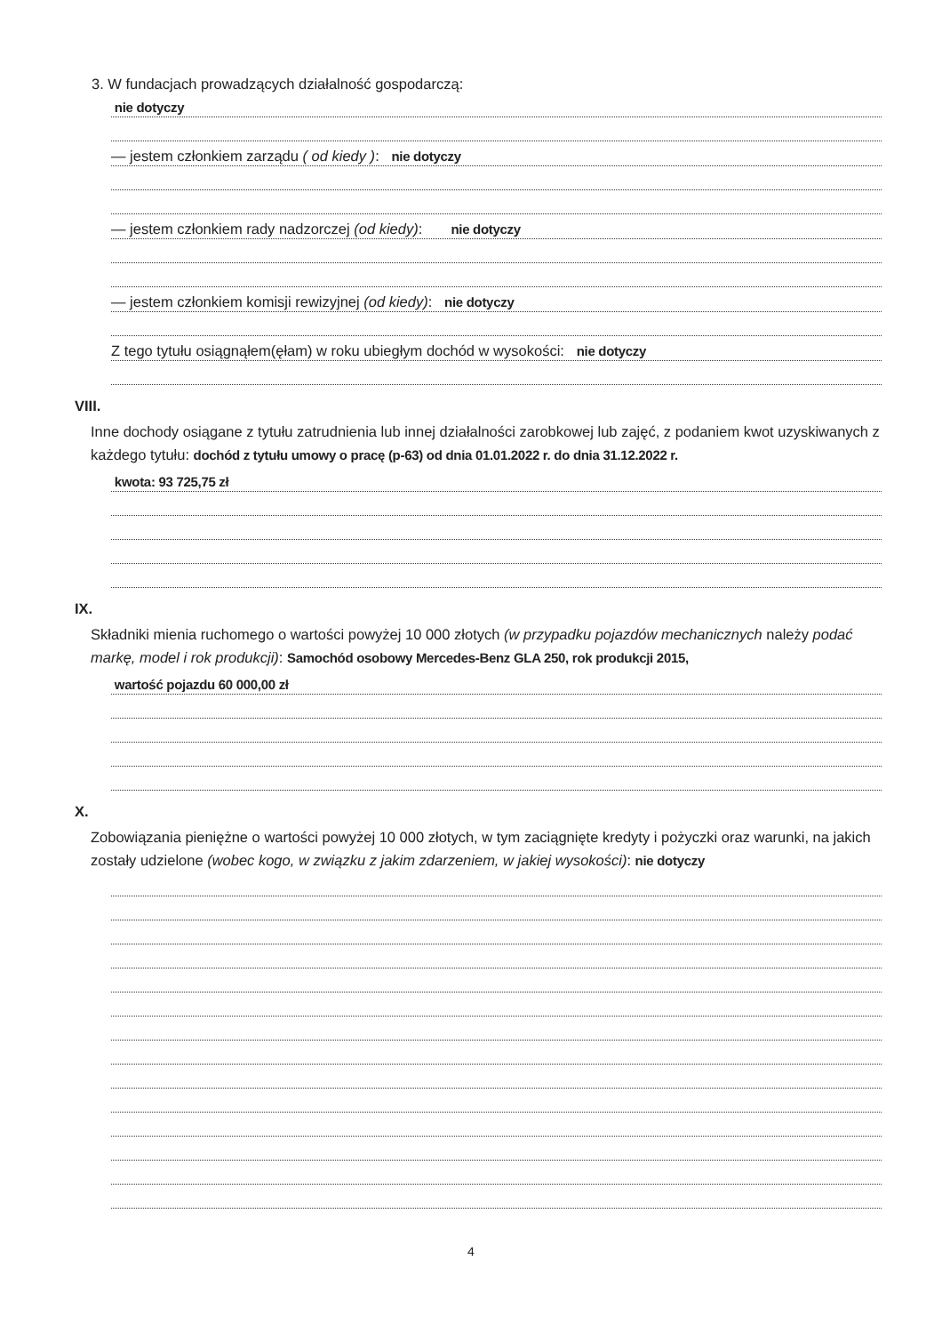3. W fundacjach prowadzących działalność gospodarczą:
nie dotyczy
— jestem członkiem zarządu ( od kiedy ): nie dotyczy
— jestem członkiem rady nadzorczej (od kiedy): nie dotyczy
— jestem członkiem komisji rewizyjnej (od kiedy): nie dotyczy
Z tego tytułu osiągnąłem(ęłam) w roku ubiegłym dochód w wysokości: nie dotyczy
VIII.
Inne dochody osiągane z tytułu zatrudnienia lub innej działalności zarobkowej lub zajęć, z podaniem kwot uzyskiwanych z każdego tytułu: dochód z tytułu umowy o pracę (p-63) od dnia 01.01.2022 r. do dnia 31.12.2022 r.
kwota: 93 725,75 zł
IX.
Składniki mienia ruchomego o wartości powyżej 10 000 złotych (w przypadku pojazdów mechanicznych należy podać markę, model i rok produkcji): Samochód osobowy Mercedes-Benz GLA 250, rok produkcji 2015,
wartość pojazdu 60 000,00 zł
X.
Zobowiązania pieniężne o wartości powyżej 10 000 złotych, w tym zaciągnięte kredyty i pożyczki oraz warunki, na jakich zostały udzielone (wobec kogo, w związku z jakim zdarzeniem, w jakiej wysokości): nie dotyczy
4